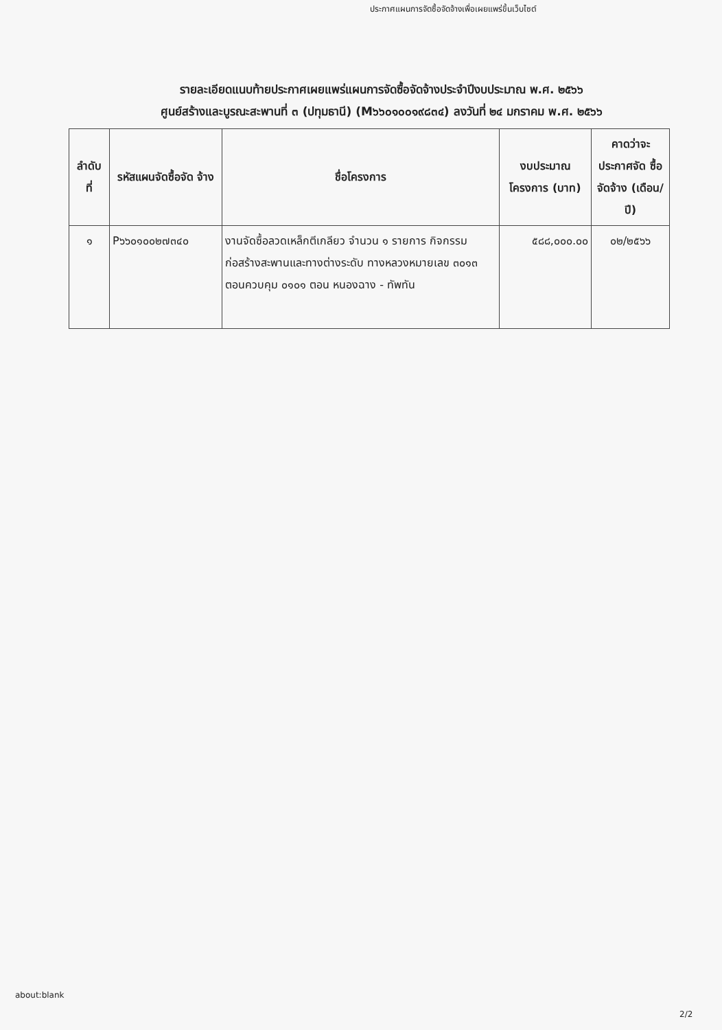ประกาศแผนการจัดซื้อจัดจ้างเพื่อเผยแพร่ขึ้นเว็บไซต์
รายละเอียดแนบท้ายประกาศเผยแพร่แผนการจัดซื้อจัดจ้างประจำปีงบประมาณ พ.ศ. ๒๕๖๖
ศูนย์สร้างและบูรณะสะพานที่ ๓ (ปทุมธานี) (M๖๖๐๑๐๐๑๙๘๓๔) ลงวันที่ ๒๔ มกราคม พ.ศ. ๒๕๖๖
| ลำดับ ที่ | รหัสแผนจัดซื้อจัด จ้าง | ชื่อโครงการ | งบประมาณ โครงการ (บาท) | คาดว่าจะ ประกาศจัด ซื้อจัดจ้าง (เดือน/ปี) |
| --- | --- | --- | --- | --- |
| ๑ | P๖๖๐๑๐๐๒๗๓๔๐ | งานจัดซื้อลวดเหล็กตีเกลียว จำนวน ๑ รายการ กิจกรรมก่อสร้างสะพานและทางต่างระดับ ทางหลวงหมายเลข ๓๐๑๓ ตอนควบคุม ๐๑๐๑ ตอน หนองฉาง - ทัพทัน | ๕๘๘,๐๐๐.๐๐ | ๐๒/๒๕๖๖ |
about:blank
2/2